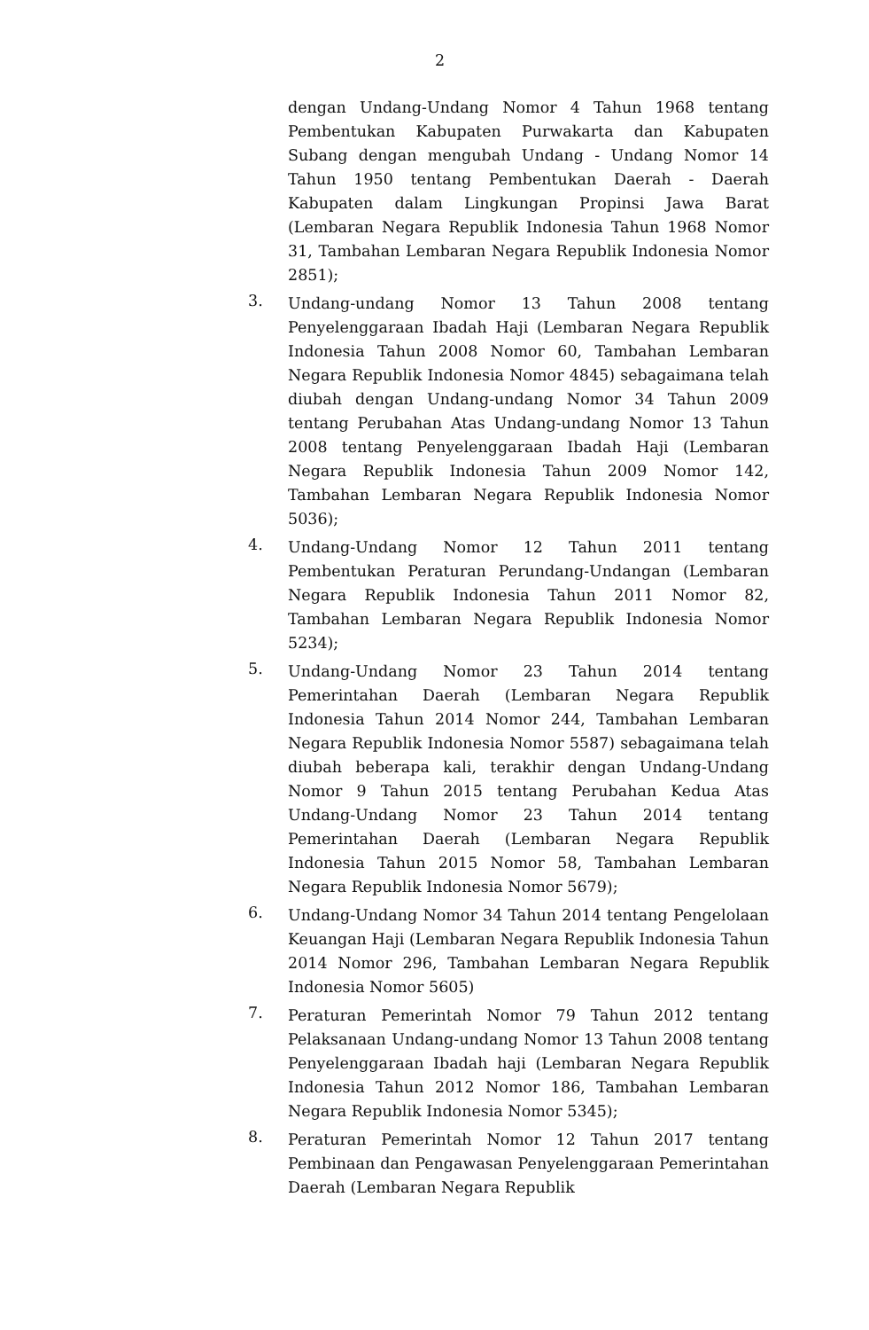2
dengan Undang-Undang Nomor 4 Tahun 1968 tentang Pembentukan Kabupaten Purwakarta dan Kabupaten Subang dengan mengubah Undang - Undang Nomor 14 Tahun 1950 tentang Pembentukan Daerah - Daerah Kabupaten dalam Lingkungan Propinsi Jawa Barat (Lembaran Negara Republik Indonesia Tahun 1968 Nomor 31, Tambahan Lembaran Negara Republik Indonesia Nomor 2851);
3.
Undang-undang Nomor 13 Tahun 2008 tentang Penyelenggaraan Ibadah Haji (Lembaran Negara Republik Indonesia Tahun 2008 Nomor 60, Tambahan Lembaran Negara Republik Indonesia Nomor 4845) sebagaimana telah diubah dengan Undang-undang Nomor 34 Tahun 2009 tentang Perubahan Atas Undang-undang Nomor 13 Tahun 2008 tentang Penyelenggaraan Ibadah Haji (Lembaran Negara Republik Indonesia Tahun 2009 Nomor 142, Tambahan Lembaran Negara Republik Indonesia Nomor 5036);
4.
Undang-Undang Nomor 12 Tahun 2011 tentang Pembentukan Peraturan Perundang-Undangan (Lembaran Negara Republik Indonesia Tahun 2011 Nomor 82, Tambahan Lembaran Negara Republik Indonesia Nomor 5234);
5.
Undang-Undang Nomor 23 Tahun 2014 tentang Pemerintahan Daerah (Lembaran Negara Republik Indonesia Tahun 2014 Nomor 244, Tambahan Lembaran Negara Republik Indonesia Nomor 5587) sebagaimana telah diubah beberapa kali, terakhir dengan Undang-Undang Nomor 9 Tahun 2015 tentang Perubahan Kedua Atas Undang-Undang Nomor 23 Tahun 2014 tentang Pemerintahan Daerah (Lembaran Negara Republik Indonesia Tahun 2015 Nomor 58, Tambahan Lembaran Negara Republik Indonesia Nomor 5679);
6.
Undang-Undang Nomor 34 Tahun 2014 tentang Pengelolaan Keuangan Haji (Lembaran Negara Republik Indonesia Tahun 2014 Nomor 296, Tambahan Lembaran Negara Republik Indonesia Nomor 5605)
7.
Peraturan Pemerintah Nomor 79 Tahun 2012 tentang Pelaksanaan Undang-undang Nomor 13 Tahun 2008 tentang Penyelenggaraan Ibadah haji (Lembaran Negara Republik Indonesia Tahun 2012 Nomor 186, Tambahan Lembaran Negara Republik Indonesia Nomor 5345);
8.
Peraturan Pemerintah Nomor 12 Tahun 2017 tentang Pembinaan dan Pengawasan Penyelenggaraan Pemerintahan Daerah (Lembaran Negara Republik